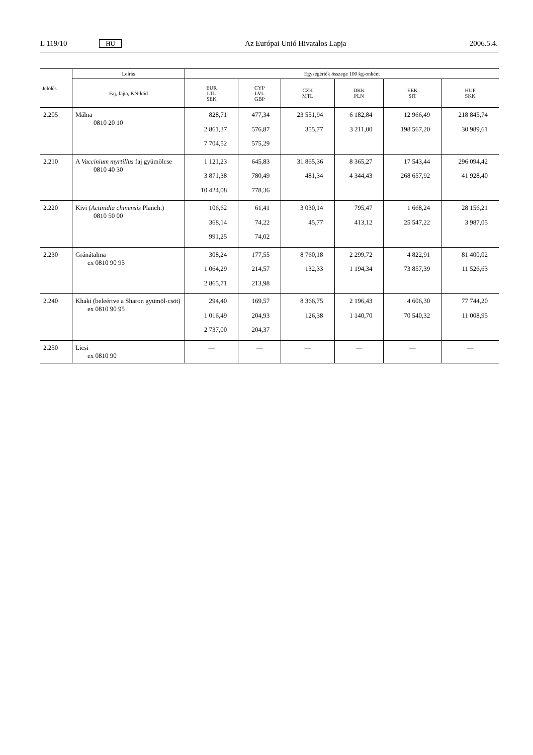L 119/10 HU Az Európai Unió Hivatalos Lapja 2006.5.4.
| Jelölés | Leírás | Egységérték összege 100 kg-onként | | | | | |
| --- | --- | --- | --- | --- | --- | --- | --- |
| | Faj, fajta, KN-kód | EUR LTL SEK | CYP LVL GBP | CZK MTL | DKK PLN | EEK SIT | HUF SKK |
| 2.205 | Málna 0810 20 10 | 828,71 2 861,37 7 704,52 | 477,34 576,87 575,29 | 23 551,94 355,77 | 6 182,84 3 211,00 | 12 966,49 198 567,20 | 218 845,74 30 989,61 |
| 2.210 | A Vaccinium myrtillus faj gyümölcse 0810 40 30 | 1 121,23 3 871,38 10 424,08 | 645,83 780,49 778,36 | 31 865,36 481,34 | 8 365,27 4 344,43 | 17 543,44 268 657,92 | 296 094,42 41 928,40 |
| 2.220 | Kivi ( Actinidia chinensis Planch.) 0810 50 00 | 106,62 368,14 991,25 | 61,41 74,22 74,02 | 3 030,14 45,77 | 795,47 413,12 | 1 668,24 25 547,22 | 28 156,21 3 987,05 |
| 2.230 | Gránátalma ex 0810 90 95 | 308,24 1 064,29 2 865,71 | 177,55 214,57 213,98 | 8 760,18 132,33 | 2 299,72 1 194,34 | 4 822,91 73 857,39 | 81 400,02 11 526,63 |
| 2.240 | Khaki (beleértve a Sharon gyümöl-csöt) ex 0810 90 95 | 294,40 1 016,49 2 737,00 | 169,57 204,93 204,37 | 8 366,75 126,38 | 2 196,43 1 140,70 | 4 606,30 70 540,32 | 77 744,20 11 008,95 |
| 2.250 | Licsi ex 0810 90 | — | — | — | — | — | — |